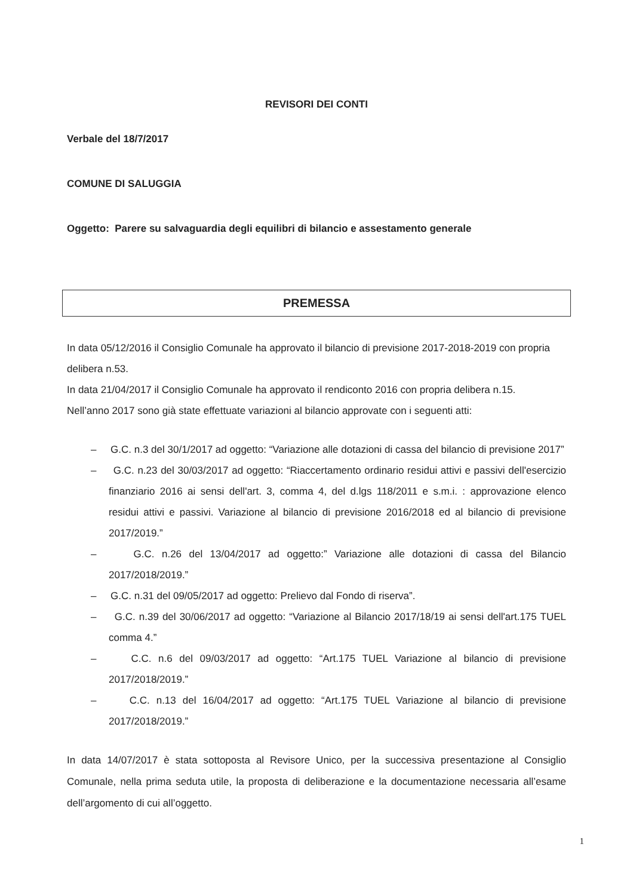REVISORI DEI CONTI
Verbale del 18/7/2017
COMUNE DI SALUGGIA
Oggetto: Parere su salvaguardia degli equilibri di bilancio e assestamento generale
PREMESSA
In data 05/12/2016 il Consiglio Comunale ha approvato il bilancio di previsione 2017-2018-2019 con propria delibera n.53.
In data 21/04/2017 il Consiglio Comunale ha approvato il rendiconto 2016 con propria delibera n.15.
Nell’anno 2017 sono già state effettuate variazioni al bilancio approvate con i seguenti atti:
– G.C. n.3 del 30/1/2017 ad oggetto: “Variazione alle dotazioni di cassa del bilancio di previsione 2017”
– G.C. n.23 del 30/03/2017 ad oggetto: “Riaccertamento ordinario residui attivi e passivi dell'esercizio finanziario 2016 ai sensi dell'art. 3, comma 4, del d.lgs 118/2011 e s.m.i. : approvazione elenco residui attivi e passivi. Variazione al bilancio di previsione 2016/2018 ed al bilancio di previsione 2017/2019.”
– G.C. n.26 del 13/04/2017 ad oggetto:” Variazione alle dotazioni di cassa del Bilancio 2017/2018/2019.”
– G.C. n.31 del 09/05/2017 ad oggetto: Prelievo dal Fondo di riserva”.
– G.C. n.39 del 30/06/2017 ad oggetto: “Variazione al Bilancio 2017/18/19 ai sensi dell'art.175 TUEL comma 4.”
– C.C. n.6 del 09/03/2017 ad oggetto: “Art.175 TUEL Variazione al bilancio di previsione 2017/2018/2019.”
– C.C. n.13 del 16/04/2017 ad oggetto: “Art.175 TUEL Variazione al bilancio di previsione 2017/2018/2019.”
In data 14/07/2017 è stata sottoposta al Revisore Unico, per la successiva presentazione al Consiglio Comunale, nella prima seduta utile, la proposta di deliberazione e la documentazione necessaria all’esame dell’argomento di cui all’oggetto.
1